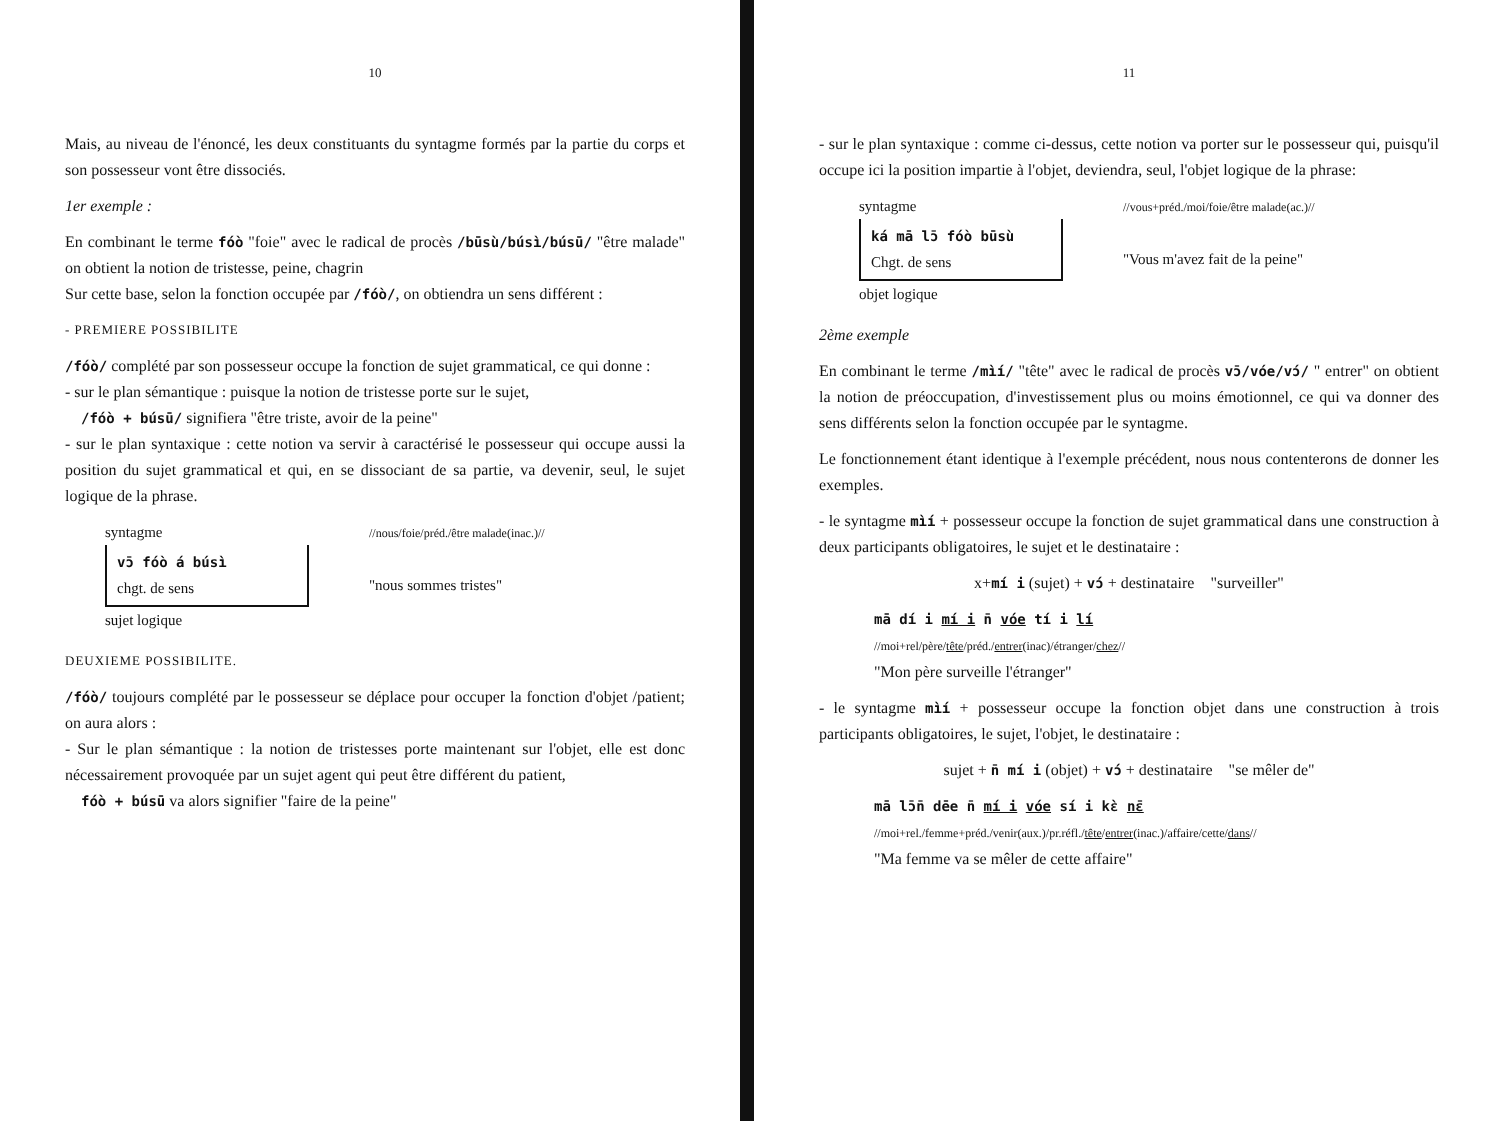10
Mais, au niveau de l'énoncé, les deux constituants du syntagme formés par la partie du corps et son possesseur vont être dissociés.
1er exemple :
En combinant le terme fóò "foie" avec le radical de procès /būsù/búsì/búsū/ "être malade" on obtient la notion de tristesse, peine, chagrin
Sur cette base, selon la fonction occupée par /fóò/, on obtiendra un sens différent :
- PREMIERE POSSIBILITE
/fóò/ complété par son possesseur occupe la fonction de sujet grammatical, ce qui donne :
- sur le plan sémantique : puisque la notion de tristesse porte sur le sujet,
/fóò + búsū/ signifiera "être triste, avoir de la peine"
- sur le plan syntaxique : cette notion va servir à caractérisé le possesseur qui occupe aussi la position du sujet grammatical et qui, en se dissociant de sa partie, va devenir, seul, le sujet logique de la phrase.
syntagme
vɔ̄ fóò á búsì
chgt. de sens
sujet logique
//nous/foie/préd./être malade(inac.)//
"nous sommes tristes"
DEUXIEME POSSIBILITE.
/fóò/ toujours complété par le possesseur se déplace pour occuper la fonction d'objet /patient; on aura alors :
- Sur le plan sémantique : la notion de tristesses porte maintenant sur l'objet, elle est donc nécessairement provoquée par un sujet agent qui peut être différent du patient,
fóò + búsū va alors signifier "faire de la peine"
11
- sur le plan syntaxique : comme ci-dessus, cette notion va porter sur le possesseur qui, puisqu'il occupe ici la position impartie à l'objet, deviendra, seul, l'objet logique de la phrase:
syntagme
ká mā lɔ̄ fóò būsù
Chgt. de sens
objet logique
//vous+préd./moi/foie/être malade(ac.)//
"Vous m'avez fait de la peine"
2ème exemple
En combinant le terme /mìí/ "tête" avec le radical de procès vɔ̄/vóe/vɔ́/ " entrer" on obtient la notion de préoccupation, d'investissement plus ou moins émotionnel, ce qui va donner des sens différents selon la fonction occupée par le syntagme.
Le fonctionnement étant identique à l'exemple précédent, nous nous contenterons de donner les exemples.
- le syntagme mìí + possesseur occupe la fonction de sujet grammatical dans une construction à deux participants obligatoires, le sujet et le destinataire :
x+mí i (sujet) + vɔ́ + destinataire "surveiller"
mā dí i mí i n̄ vóe tí i lí
//moi+rel/père/tête/préd./entrer(inac)/étranger/chez//
"Mon père surveille l'étranger"
- le syntagme mìí + possesseur occupe la fonction objet dans une construction à trois participants obligatoires, le sujet, l'objet, le destinataire :
sujet + n̄ mí i (objet) + vɔ́ + destinataire "se mêler de"
mā lɔ̄n̄ dēe n̄ mí i vóe sí i kɛ̀ nɛ̄
//moi+rel./femme+préd./venir(aux.)/pr.réfl./tête/entrer(inac.)/affaire/cette/dans//
"Ma femme va se mêler de cette affaire"